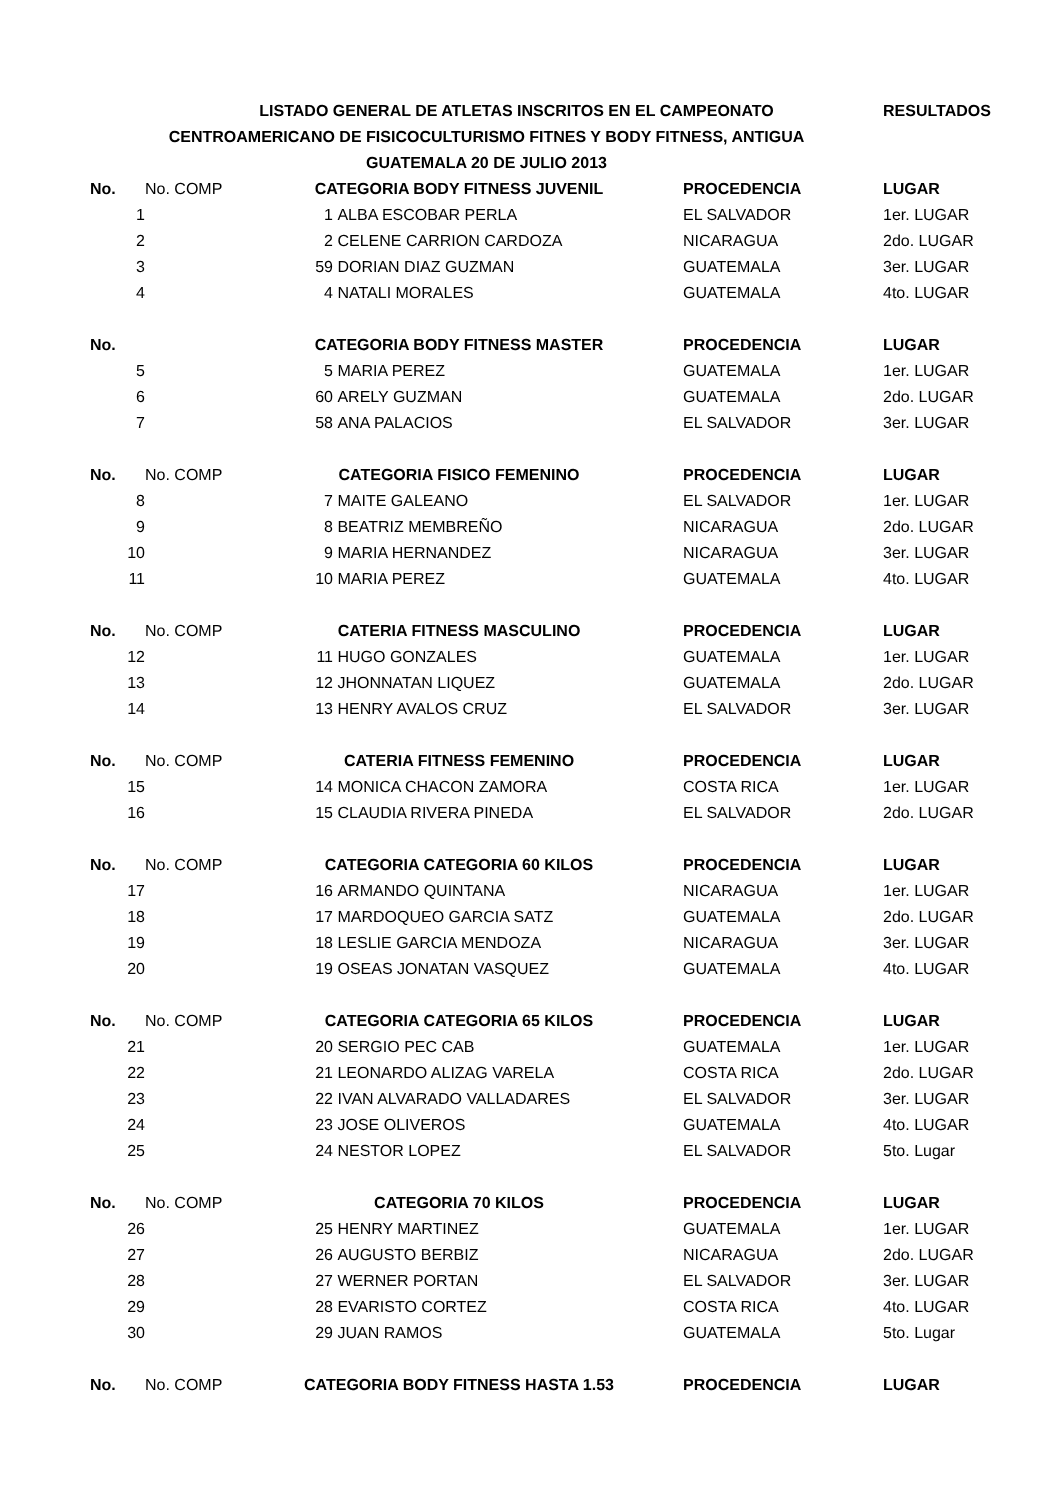| LISTADO GENERAL DE ATLETAS INSCRITOS EN EL CAMPEONATO | | | | | RESULTADOS |
| CENTROAMERICANO DE FISICOCULTURISMO FITNES Y BODY FITNESS, ANTIGUA | | | | | |
| GUATEMALA 20 DE JULIO 2013 | | | | | |
| No. | No. COMP | CATEGORIA BODY FITNESS JUVENIL | | PROCEDENCIA | LUGAR |
| 1 | 1 | | ALBA ESCOBAR PERLA | EL SALVADOR | 1er. LUGAR |
| 2 | 2 | | CELENE CARRION CARDOZA | NICARAGUA | 2do. LUGAR |
| 3 | 59 | | DORIAN DIAZ GUZMAN | GUATEMALA | 3er. LUGAR |
| 4 | 4 | | NATALI MORALES | GUATEMALA | 4to. LUGAR |
| No. | | CATEGORIA BODY FITNESS MASTER | | PROCEDENCIA | LUGAR |
| 5 | 5 | | MARIA PEREZ | GUATEMALA | 1er. LUGAR |
| 6 | 60 | | ARELY GUZMAN | GUATEMALA | 2do. LUGAR |
| 7 | 58 | | ANA PALACIOS | EL SALVADOR | 3er. LUGAR |
| No. | No. COMP | CATEGORIA FISICO FEMENINO | | PROCEDENCIA | LUGAR |
| 8 | 7 | | MAITE GALEANO | EL SALVADOR | 1er. LUGAR |
| 9 | 8 | | BEATRIZ MEMBREÑO | NICARAGUA | 2do. LUGAR |
| 10 | 9 | | MARIA HERNANDEZ | NICARAGUA | 3er. LUGAR |
| 11 | 10 | | MARIA PEREZ | GUATEMALA | 4to. LUGAR |
| No. | No. COMP | CATERIA FITNESS MASCULINO | | PROCEDENCIA | LUGAR |
| 12 | 11 | | HUGO GONZALES | GUATEMALA | 1er. LUGAR |
| 13 | 12 | | JHONNATAN LIQUEZ | GUATEMALA | 2do. LUGAR |
| 14 | 13 | | HENRY AVALOS CRUZ | EL SALVADOR | 3er. LUGAR |
| No. | No. COMP | CATERIA FITNESS FEMENINO | | PROCEDENCIA | LUGAR |
| 15 | 14 | | MONICA CHACON ZAMORA | COSTA RICA | 1er. LUGAR |
| 16 | 15 | | CLAUDIA RIVERA PINEDA | EL SALVADOR | 2do. LUGAR |
| No. | No. COMP | CATEGORIA CATEGORIA 60 KILOS | | PROCEDENCIA | LUGAR |
| 17 | 16 | | ARMANDO QUINTANA | NICARAGUA | 1er. LUGAR |
| 18 | 17 | | MARDOQUEO GARCIA SATZ | GUATEMALA | 2do. LUGAR |
| 19 | 18 | | LESLIE GARCIA MENDOZA | NICARAGUA | 3er. LUGAR |
| 20 | 19 | | OSEAS JONATAN VASQUEZ | GUATEMALA | 4to. LUGAR |
| No. | No. COMP | CATEGORIA CATEGORIA 65 KILOS | | PROCEDENCIA | LUGAR |
| 21 | 20 | | SERGIO PEC CAB | GUATEMALA | 1er. LUGAR |
| 22 | 21 | | LEONARDO ALIZAG VARELA | COSTA RICA | 2do. LUGAR |
| 23 | 22 | | IVAN ALVARADO VALLADARES | EL SALVADOR | 3er. LUGAR |
| 24 | 23 | | JOSE OLIVEROS | GUATEMALA | 4to. LUGAR |
| 25 | 24 | | NESTOR LOPEZ | EL SALVADOR | 5to. Lugar |
| No. | No. COMP | CATEGORIA 70 KILOS | | PROCEDENCIA | LUGAR |
| 26 | 25 | | HENRY MARTINEZ | GUATEMALA | 1er. LUGAR |
| 27 | 26 | | AUGUSTO BERBIZ | NICARAGUA | 2do. LUGAR |
| 28 | 27 | | WERNER PORTAN | EL SALVADOR | 3er. LUGAR |
| 29 | 28 | | EVARISTO CORTEZ | COSTA RICA | 4to. LUGAR |
| 30 | 29 | | JUAN RAMOS | GUATEMALA | 5to. Lugar |
| No. | No. COMP | CATEGORIA BODY FITNESS HASTA 1.53 | | PROCEDENCIA | LUGAR |